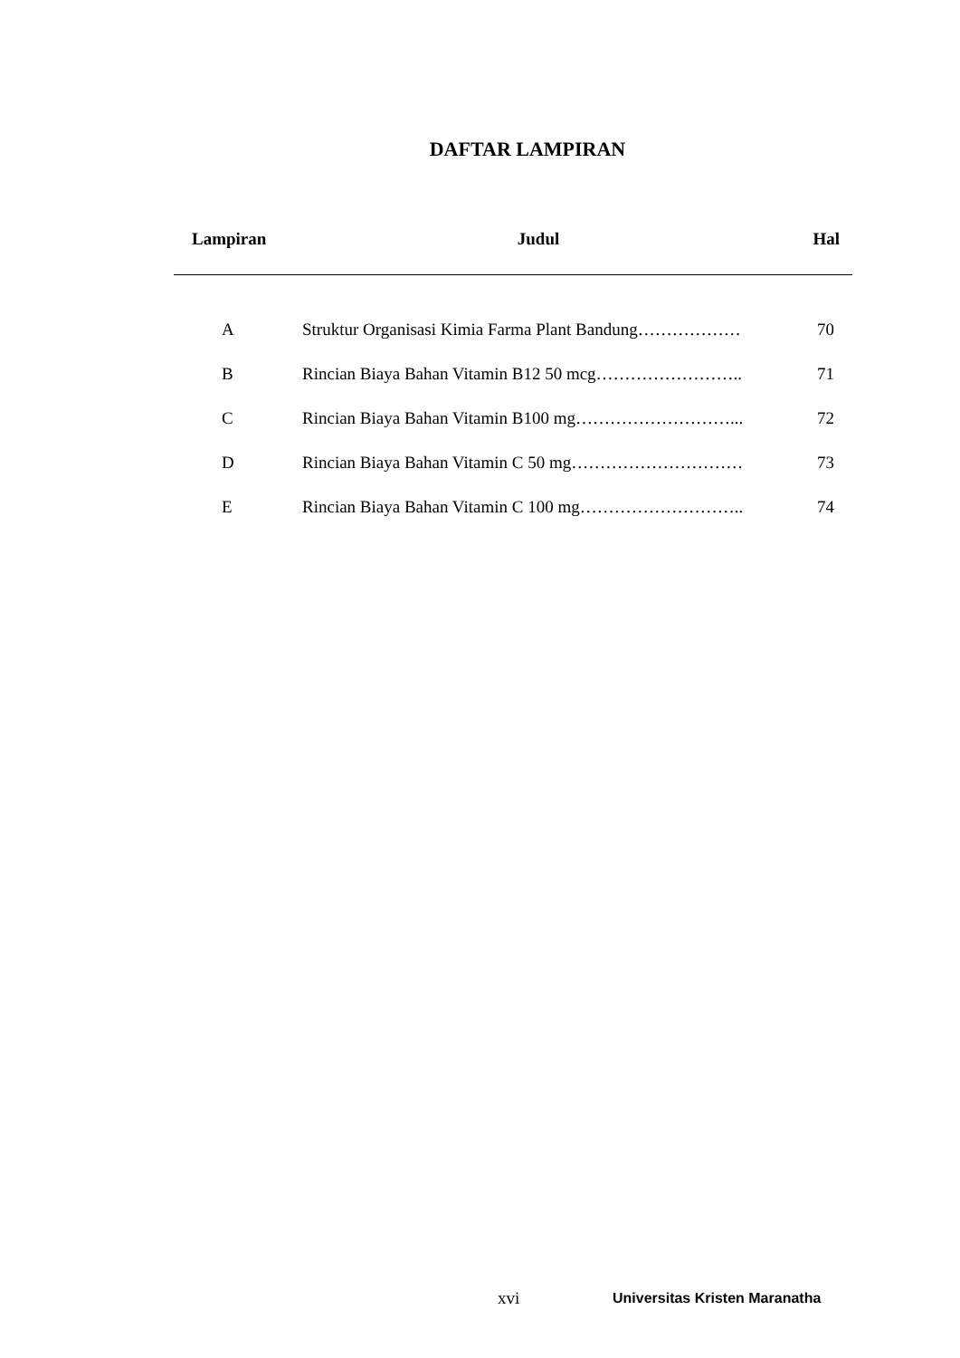DAFTAR LAMPIRAN
| Lampiran | Judul | Hal |
| --- | --- | --- |
| A | Struktur Organisasi Kimia Farma Plant Bandung……………… | 70 |
| B | Rincian Biaya Bahan Vitamin B12 50 mcg…………………….. | 71 |
| C | Rincian Biaya Bahan Vitamin B100 mg………………………... | 72 |
| D | Rincian Biaya Bahan Vitamin C 50 mg………………………… | 73 |
| E | Rincian Biaya Bahan Vitamin C 100 mg……………………….. | 74 |
xvi Universitas Kristen Maranatha